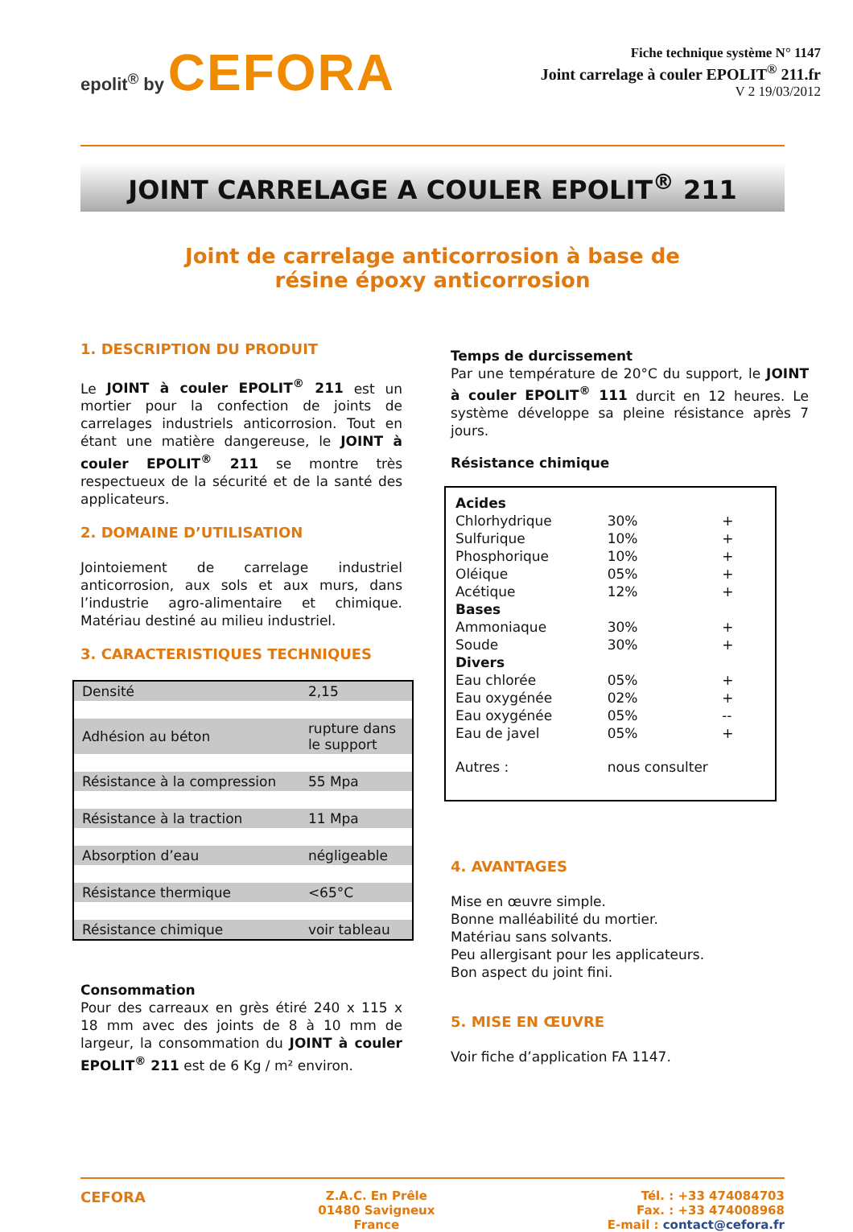epolit<sup>®</sup> by CEFORA
Fiche technique système N° 1147
Joint carrelage à couler EPOLIT<sup>®</sup> 211.fr
V 2 19/03/2012
JOINT CARRELAGE A COULER EPOLIT<sup>®</sup> 211
Joint de carrelage anticorrosion à base de
résine époxy anticorrosion
1. DESCRIPTION DU PRODUIT
Le JOINT à couler EPOLIT<sup>®</sup> 211 est un mortier pour la confection de joints de carrelages industriels anticorrosion. Tout en étant une matière dangereuse, le JOINT à couler EPOLIT<sup>®</sup> 211 se montre très respectueux de la sécurité et de la santé des applicateurs.
2. DOMAINE D’UTILISATION
Jointoiement de carrelage industriel anticorrosion, aux sols et aux murs, dans l’industrie agro-alimentaire et chimique. Matériau destiné au milieu industriel.
3. CARACTERISTIQUES TECHNIQUES
| Densité | 2,15 |
| Adhésion au béton | rupture dans le support |
| Résistance à la compression | 55 Mpa |
| Résistance à la traction | 11 Mpa |
| Absorption d’eau | négligeable |
| Résistance thermique | <65°C |
| Résistance chimique | voir tableau |
Consommation
Pour des carreaux en grès étiré 240 x 115 x 18 mm avec des joints de 8 à 10 mm de largeur, la consommation du JOINT à couler EPOLIT<sup>®</sup> 211 est de 6 Kg / m² environ.
Temps de durcissement
Par une température de 20°C du support, le JOINT à couler EPOLIT<sup>®</sup> 111 durcit en 12 heures. Le système développe sa pleine résistance après 7 jours.
Résistance chimique
| Acides | | |
| Chlorhydrique | 30% | + |
| Sulfurique | 10% | + |
| Phosphorique | 10% | + |
| Oléique | 05% | + |
| Acétique | 12% | + |
| Bases | | |
| Ammoniaque | 30% | + |
| Soude | 30% | + |
| Divers | | |
| Eau chlorée | 05% | + |
| Eau oxygénée | 02% | + |
| Eau oxygénée | 05% | -- |
| Eau de javel | 05% | + |
| Autres : | nous consulter | |
4. AVANTAGES
Mise en œuvre simple.
Bonne malléabilité du mortier.
Matériau sans solvants.
Peu allergisant pour les applicateurs.
Bon aspect du joint fini.
5. MISE EN ŒUVRE
Voir fiche d’application FA 1147.
CEFORA
Z.A.C. En Prêle
01480 Savigneux
France
Tél. : +33 474084703
Fax. : +33 474008968
E-mail : contact@cefora.fr